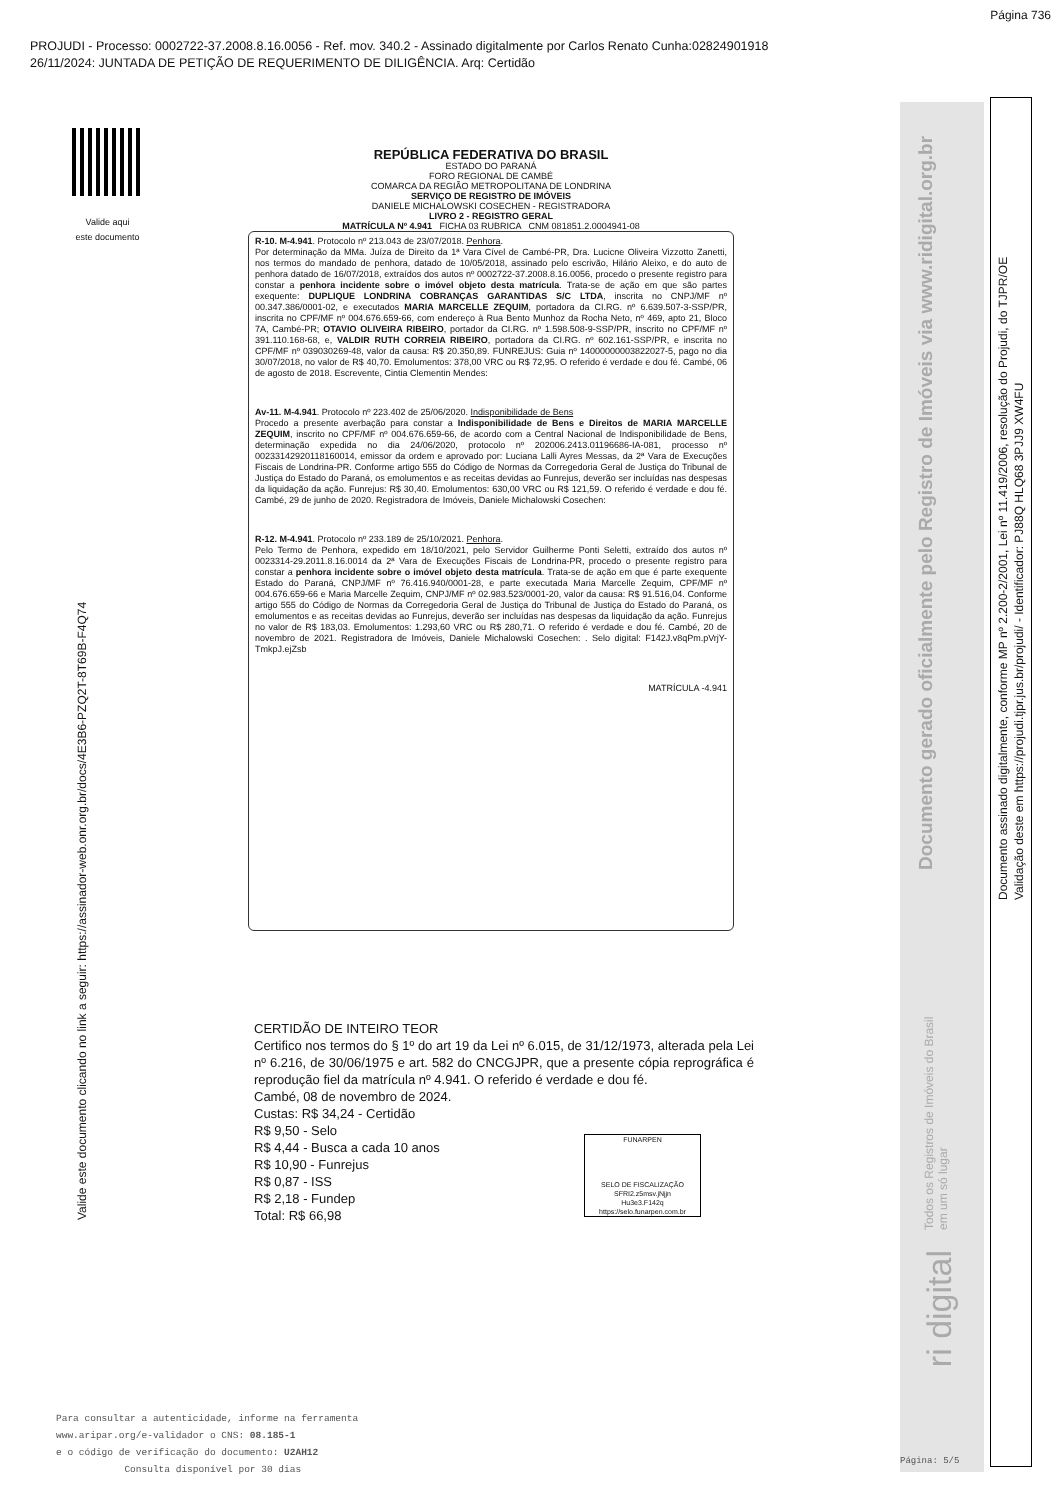Página 736
PROJUDI - Processo: 0002722-37.2008.8.16.0056 - Ref. mov. 340.2 - Assinado digitalmente por Carlos Renato Cunha:02824901918
26/11/2024: JUNTADA DE PETIÇÃO DE REQUERIMENTO DE DILIGÊNCIA. Arq: Certidão
Valide aqui
este documento
Valide este documento clicando no link a seguir: https://assinador-web.onr.org.br/docs/4E3B6-PZQ2T-8T69B-F4Q74
REPÚBLICA FEDERATIVA DO BRASIL
ESTADO DO PARANÁ
FORO REGIONAL DE CAMBÉ
COMARCA DA REGIÃO METROPOLITANA DE LONDRINA
SERVIÇO DE REGISTRO DE IMÓVEIS
DANIELE MICHALOWSKI COSECHEN - REGISTRADORA
LIVRO 2 - REGISTRO GERAL
MATRÍCULA Nº 4.941 FICHA 03 RUBRICA CNM 081851.2.0004941-08
R-10. M-4.941. Protocolo nº 213.043 de 23/07/2018. Penhora.
Por determinação da MMa. Juíza de Direito da 1ª Vara Cível de Cambé-PR, Dra. Lucicne Oliveira Vizzotto Zanetti, nos termos do mandado de penhora, datado de 10/05/2018, assinado pelo escrivão, Hilário Aleixo, e do auto de penhora datado de 16/07/2018, extraídos dos autos nº 0002722-37.2008.8.16.0056, procedo o presente registro para constar a penhora incidente sobre o imóvel objeto desta matrícula. Trata-se de ação em que são partes exequente: DUPLIQUE LONDRINA COBRANÇAS GARANTIDAS S/C LTDA, inscrita no CNPJ/MF nº 00.347.386/0001-02, e executados MARIA MARCELLE ZEQUIM, portadora da CI.RG. nº 6.639.507-3-SSP/PR, inscrita no CPF/MF nº 004.676.659-66, com endereço à Rua Bento Munhoz da Rocha Neto, nº 469, apto 21, Bloco 7A, Cambé-PR; OTAVIO OLIVEIRA RIBEIRO, portador da CI.RG. nº 1.598.508-9-SSP/PR, inscrito no CPF/MF nº 391.110.168-68, e, VALDIR RUTH CORREIA RIBEIRO, portadora da CI.RG. nº 602.161-SSP/PR, e inscrita no CPF/MF nº 039030269-48, valor da causa: R$ 20.350,89. FUNREJUS: Guia nº 14000000003822027-5, pago no dia 30/07/2018, no valor de R$ 40,70. Emolumentos: 378,00 VRC ou R$ 72,95. O referido é verdade e dou fé. Cambé, 06 de agosto de 2018. Escrevente, Cintia Clementin Mendes:
Av-11. M-4.941. Protocolo nº 223.402 de 25/06/2020. Indisponibilidade de Bens
Procedo a presente averbação para constar a Indisponibilidade de Bens e Direitos de MARIA MARCELLE ZEQUIM, inscrito no CPF/MF nº 004.676.659-66, de acordo com a Central Nacional de Indisponibilidade de Bens, determinação expedida no dia 24/06/2020, protocolo nº 202006.2413.01196686-IA-081, processo nº 00233142920118160014, emissor da ordem e aprovado por: Luciana Lalli Ayres Messas, da 2ª Vara de Execuções Fiscais de Londrina-PR. Conforme artigo 555 do Código de Normas da Corregedoria Geral de Justiça do Tribunal de Justiça do Estado do Paraná, os emolumentos e as receitas devidas ao Funrejus, deverão ser incluídas nas despesas da liquidação da ação. Funrejus: R$ 30,40. Emolumentos: 630,00 VRC ou R$ 121,59. O referido é verdade e dou fé. Cambé, 29 de junho de 2020. Registradora de Imóveis, Daniele Michalowski Cosechen:
R-12. M-4.941. Protocolo nº 233.189 de 25/10/2021. Penhora.
Pelo Termo de Penhora, expedido em 18/10/2021, pelo Servidor Guilherme Ponti Seletti, extraído dos autos nº 0023314-29.2011.8.16.0014 da 2ª Vara de Execuções Fiscais de Londrina-PR, procedo o presente registro para constar a penhora incidente sobre o imóvel objeto desta matrícula. Trata-se de ação em que é parte exequente Estado do Paraná, CNPJ/MF nº 76.416.940/0001-28, e parte executada Maria Marcelle Zequim, CPF/MF nº 004.676.659-66 e Maria Marcelle Zequim, CNPJ/MF nº 02.983.523/0001-20, valor da causa: R$ 91.516,04. Conforme artigo 555 do Código de Normas da Corregedoria Geral de Justiça do Tribunal de Justiça do Estado do Paraná, os emolumentos e as receitas devidas ao Funrejus, deverão ser incluídas nas despesas da liquidação da ação. Funrejus no valor de R$ 183,03. Emolumentos: 1.293,60 VRC ou R$ 280,71. O referido é verdade e dou fé. Cambé, 20 de novembro de 2021. Registradora de Imóveis, Daniele Michalowski Cosechen: . Selo digital: F142J.v8qPm.pVrjY-TmkpJ.ejZsb
MATRÍCULA -4.941
CERTIDÃO DE INTEIRO TEOR
Certifico nos termos do § 1º do art 19 da Lei nº 6.015, de 31/12/1973, alterada pela Lei nº 6.216, de 30/06/1975 e art. 582 do CNCGJPR, que a presente cópia reprográfica é reprodução fiel da matrícula nº 4.941. O referido é verdade e dou fé.
Cambé, 08 de novembro de 2024.
Custas: R$ 34,24 - Certidão
R$ 9,50 - Selo
R$ 4,44 - Busca a cada 10 anos
R$ 10,90 - Funrejus
R$ 0,87 - ISS
R$ 2,18 - Fundep
Total: R$ 66,98
FUNARPEN
SELO DE FISCALIZAÇÃO
SFRI2.z5msv.jNjjn
Hu3e3.F142q
https://selo.funarpen.com.br
Documento gerado oficialmente pelo Registro de Imóveis via www.ridigital.org.br
Todos os Registros de Imóveis do Brasil em um só lugar
ri digital
Documento assinado digitalmente, conforme MP nº 2.200-2/2001, Lei nº 11.419/2006, resolução do Projudi, do TJPR/OE
Validação deste em https://projudi.tjpr.jus.br/projudi/ - Identificador: PJ88Q HLQ68 3PJJ9 XW4FU
Para consultar a autenticidade, informe na ferramenta
www.aripar.org/e-validador o CNS: 08.185-1
e o código de verificação do documento: U2AH12
Consulta disponível por 30 dias
Página: 5/5